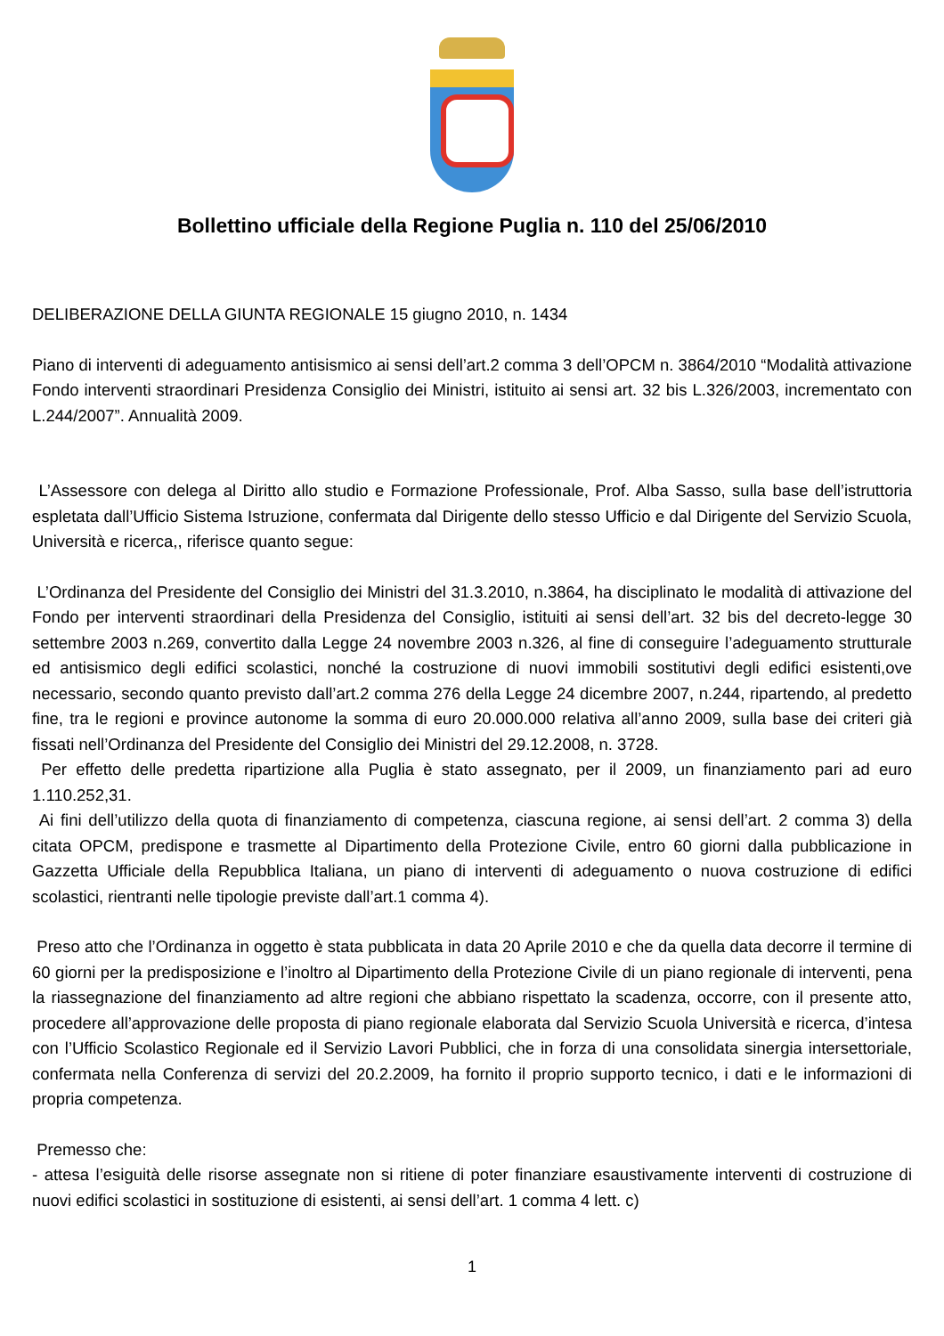Bollettino ufficiale della Regione Puglia n. 110 del 25/06/2010
DELIBERAZIONE DELLA GIUNTA REGIONALE 15 giugno 2010, n. 1434
Piano di interventi di adeguamento antisismico ai sensi dell’art.2 comma 3 dell’OPCM n. 3864/2010 “Modalità attivazione Fondo interventi straordinari Presidenza Consiglio dei Ministri, istituito ai sensi art. 32 bis L.326/2003, incrementato con L.244/2007”. Annualità 2009.
L’Assessore con delega al Diritto allo studio e Formazione Professionale, Prof. Alba Sasso, sulla base dell’istruttoria espletata dall’Ufficio Sistema Istruzione, confermata dal Dirigente dello stesso Ufficio e dal Dirigente del Servizio Scuola, Università e ricerca,, riferisce quanto segue:
L’Ordinanza del Presidente del Consiglio dei Ministri del 31.3.2010, n.3864, ha disciplinato le modalità di attivazione del Fondo per interventi straordinari della Presidenza del Consiglio, istituiti ai sensi dell’art. 32 bis del decreto-legge 30 settembre 2003 n.269, convertito dalla Legge 24 novembre 2003 n.326, al fine di conseguire l’adeguamento strutturale ed antisismico degli edifici scolastici, nonché la costruzione di nuovi immobili sostitutivi degli edifici esistenti,ove necessario, secondo quanto previsto dall’art.2 comma 276 della Legge 24 dicembre 2007, n.244, ripartendo, al predetto fine, tra le regioni e province autonome la somma di euro 20.000.000 relativa all’anno 2009, sulla base dei criteri già fissati nell’Ordinanza del Presidente del Consiglio dei Ministri del 29.12.2008, n. 3728.
Per effetto delle predetta ripartizione alla Puglia è stato assegnato, per il 2009, un finanziamento pari ad euro 1.110.252,31.
Ai fini dell’utilizzo della quota di finanziamento di competenza, ciascuna regione, ai sensi dell’art. 2 comma 3) della citata OPCM, predispone e trasmette al Dipartimento della Protezione Civile, entro 60 giorni dalla pubblicazione in Gazzetta Ufficiale della Repubblica Italiana, un piano di interventi di adeguamento o nuova costruzione di edifici scolastici, rientranti nelle tipologie previste dall’art.1 comma 4).
Preso atto che l’Ordinanza in oggetto è stata pubblicata in data 20 Aprile 2010 e che da quella data decorre il termine di 60 giorni per la predisposizione e l’inoltro al Dipartimento della Protezione Civile di un piano regionale di interventi, pena la riassegnazione del finanziamento ad altre regioni che abbiano rispettato la scadenza, occorre, con il presente atto, procedere all’approvazione delle proposta di piano regionale elaborata dal Servizio Scuola Università e ricerca, d’intesa con l’Ufficio Scolastico Regionale ed il Servizio Lavori Pubblici, che in forza di una consolidata sinergia intersettoriale, confermata nella Conferenza di servizi del 20.2.2009, ha fornito il proprio supporto tecnico, i dati e le informazioni di propria competenza.
Premesso che:
- attesa l’esiguità delle risorse assegnate non si ritiene di poter finanziare esaustivamente interventi di costruzione di nuovi edifici scolastici in sostituzione di esistenti, ai sensi dell’art. 1 comma 4 lett. c)
1